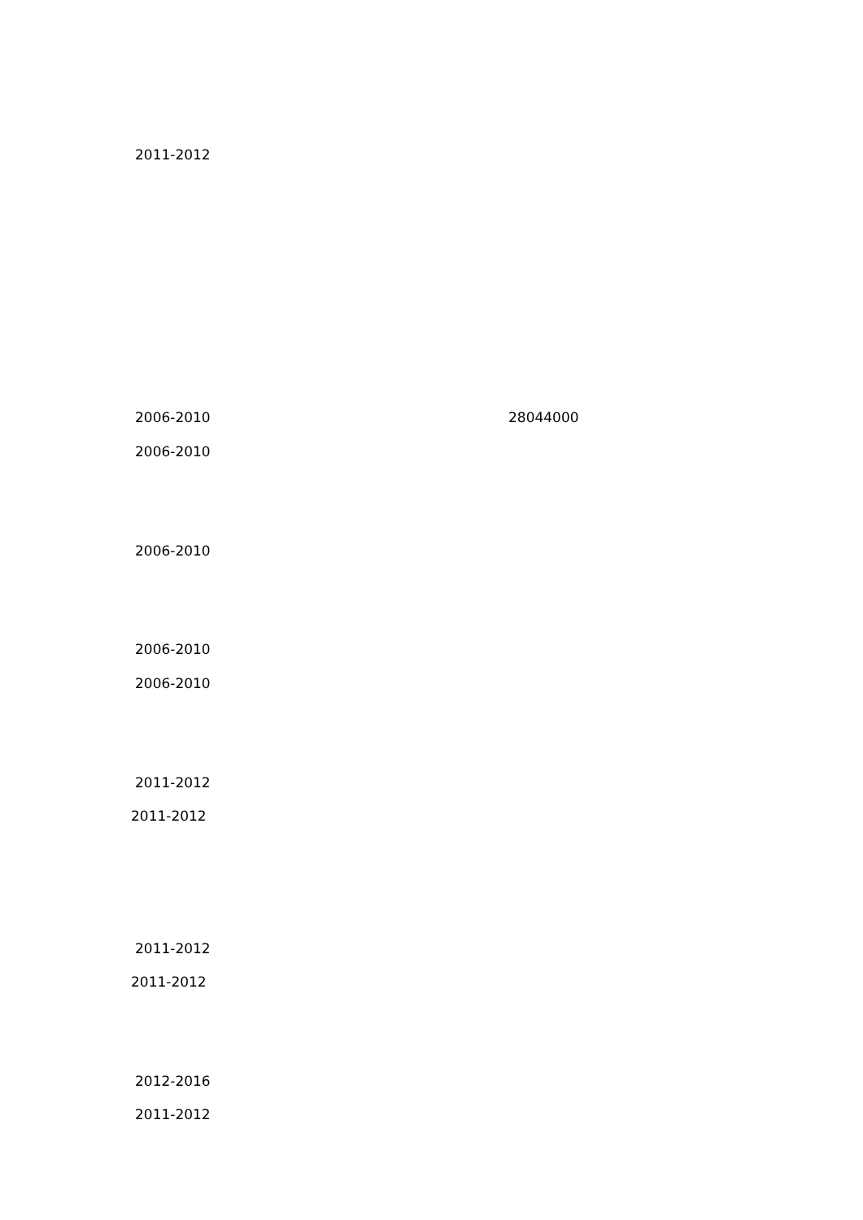2011-2012
2006-2010 28044000
2006-2010
2006-2010
2006-2010
2006-2010
2011-2012
2011-2012
2011-2012
2011-2012
2012-2016
2011-2012